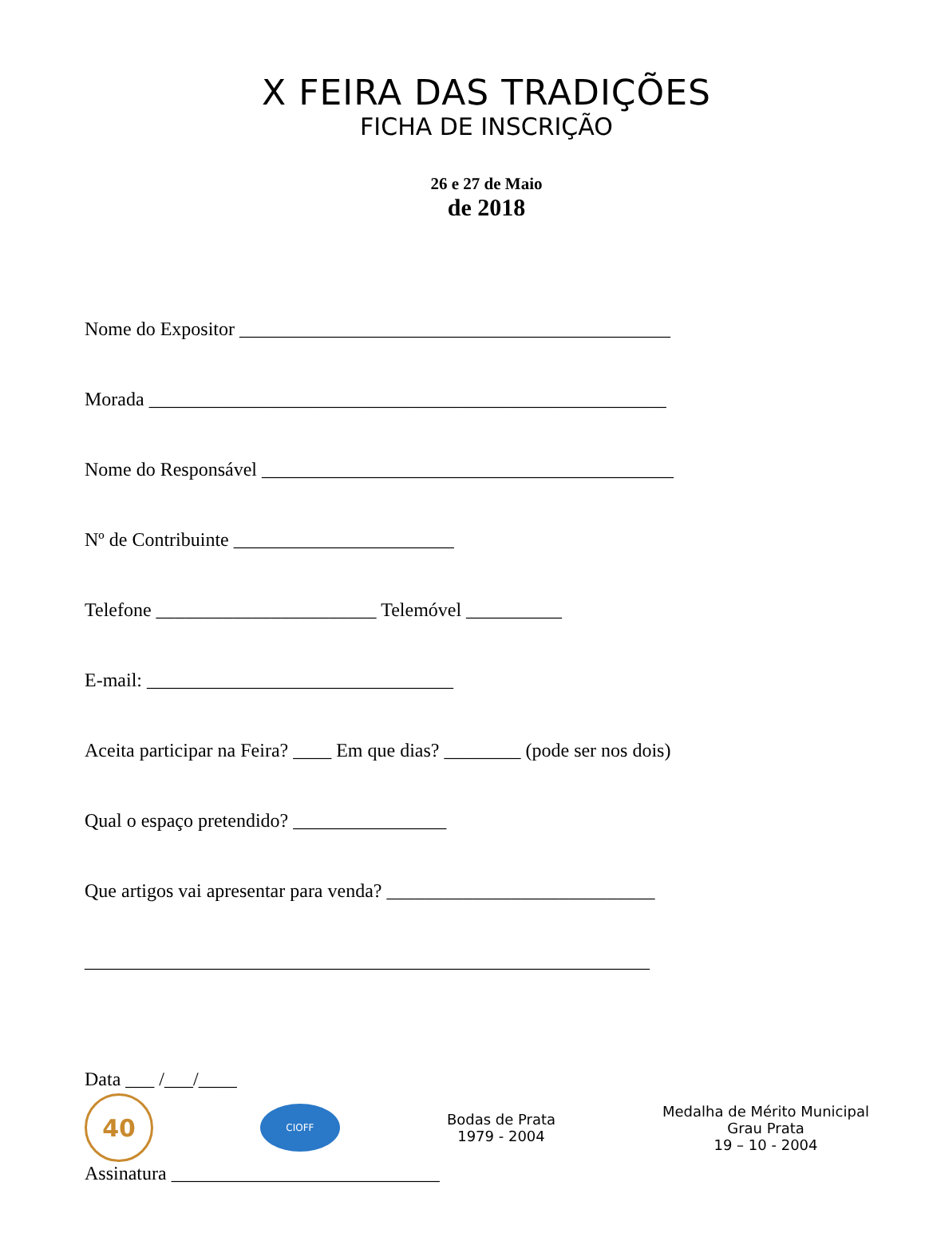X FEIRA DAS TRADIÇÕES
FICHA DE INSCRIÇÃO
26 e 27 de Maio
de 2018
Nome do Expositor _____________________________________________
Morada ______________________________________________________
Nome do Responsável ___________________________________________
Nº de Contribuinte _______________________
Telefone _______________________ Telemóvel __________
E-mail: ________________________________
Aceita participar na Feira? ____ Em que dias? ________ (pode ser nos dois)
Qual o espaço pretendido? ________________
Que artigos vai apresentar para venda? ____________________________
___________________________________________________________
Data ___ /___/____
Assinatura ____________________________
40
CIOFF
Bodas de Prata
1979 - 2004
Medalha de Mérito Municipal
Grau Prata
19 – 10 - 2004